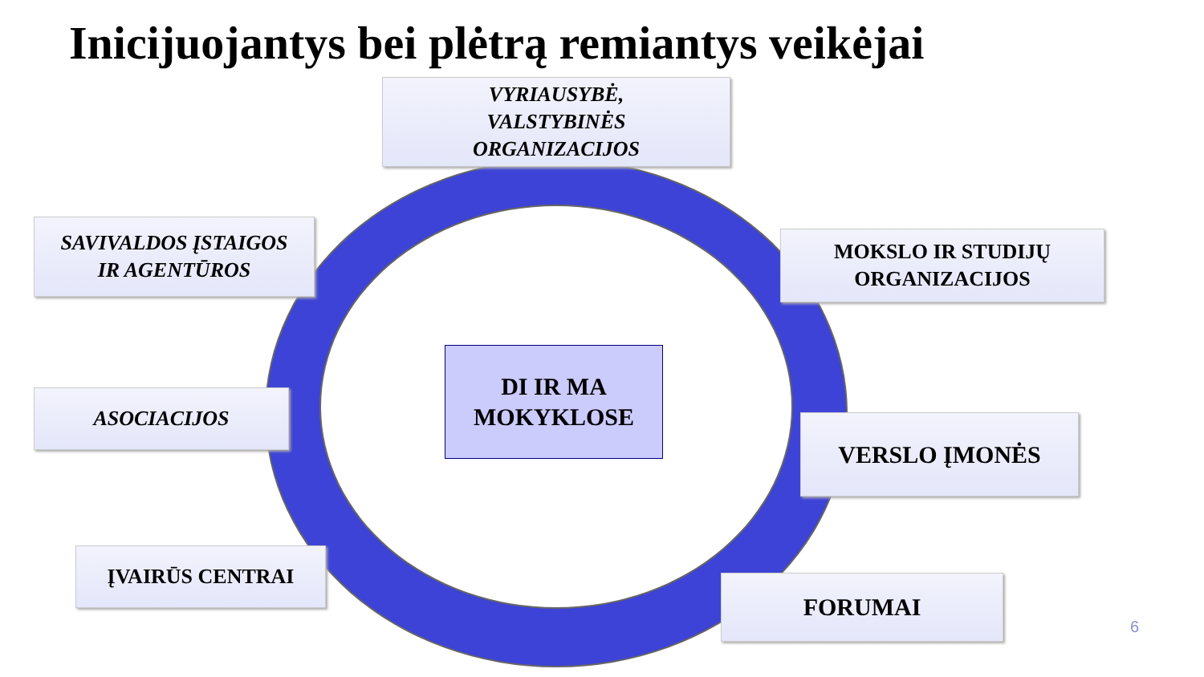Inicijuojantys bei plėtrą remiantys veikėjai
VYRIAUSYBĖ,
VALSTYBINĖS
ORGANIZACIJOS
SAVIVALDOS ĮSTAIGOS
IR AGENTŪROS
MOKSLO IR STUDIJŲ
ORGANIZACIJOS
DI IR MA
MOKYKLOSE
ASOCIACIJOS
VERSLO ĮMONĖS
ĮVAIRŪS CENTRAI
FORUMAI
6